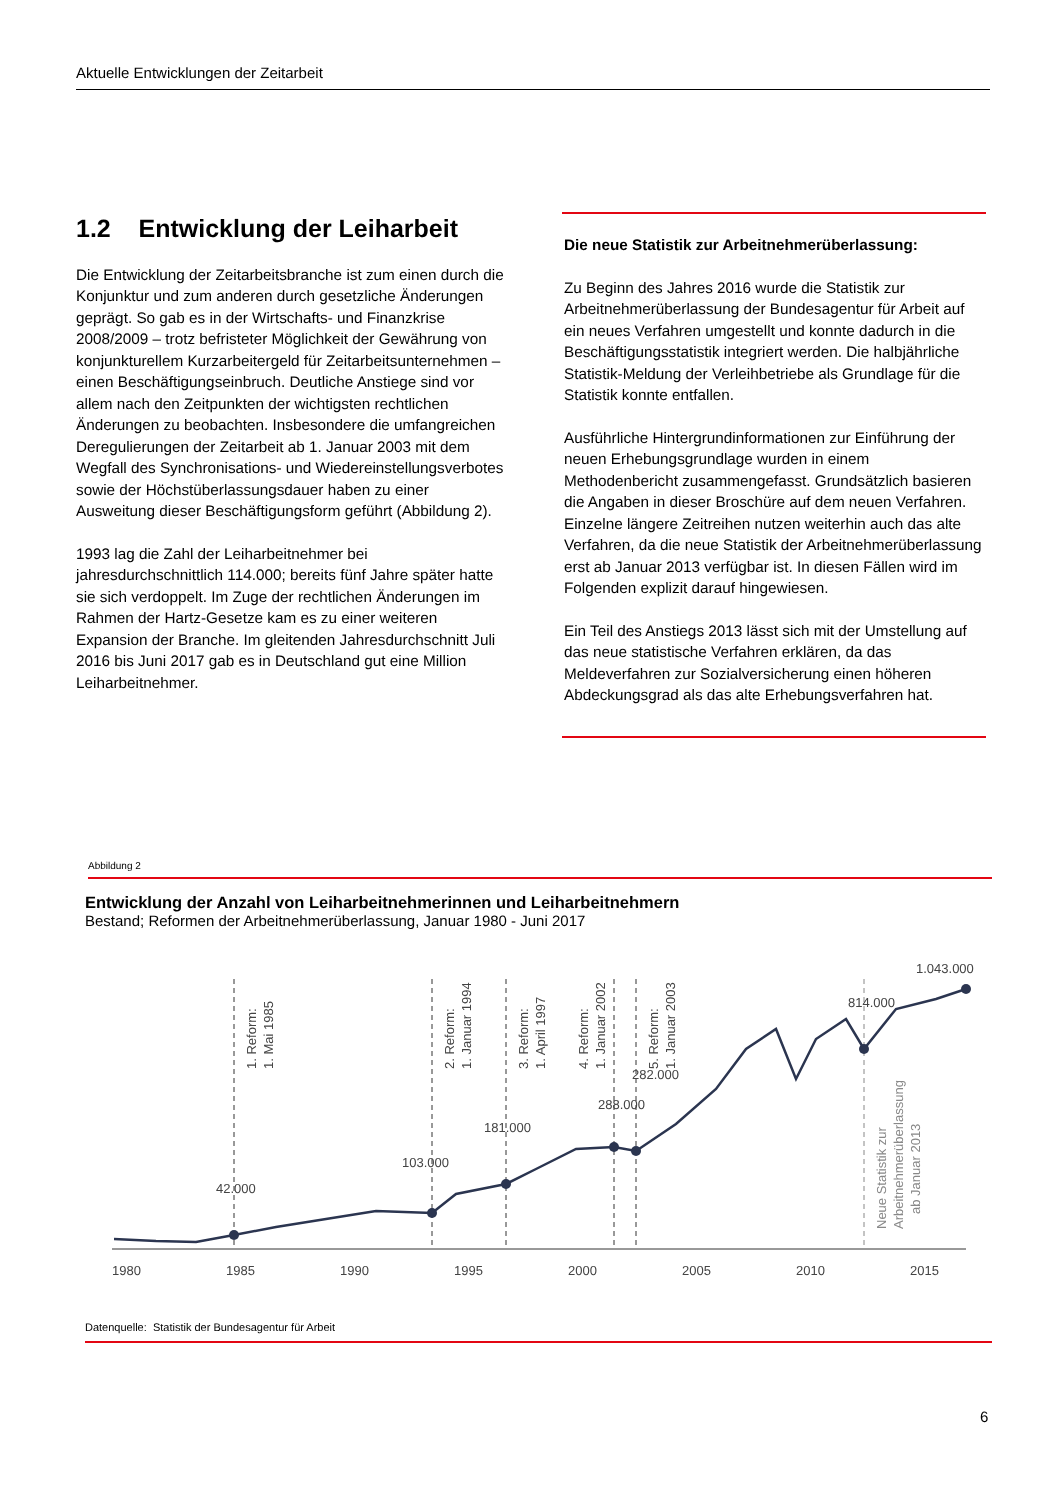Aktuelle Entwicklungen der Zeitarbeit
1.2 Entwicklung der Leiharbeit
Die Entwicklung der Zeitarbeitsbranche ist zum einen durch die Konjunktur und zum anderen durch gesetzliche Änderungen geprägt. So gab es in der Wirtschafts- und Finanzkrise 2008/2009 – trotz befristeter Möglichkeit der Gewährung von konjunkturellem Kurzarbeitergeld für Zeitarbeitsunternehmen – einen Beschäftigungseinbruch. Deutliche Anstiege sind vor allem nach den Zeitpunkten der wichtigsten rechtlichen Änderungen zu beobachten. Insbesondere die umfangreichen Deregulierungen der Zeitarbeit ab 1. Januar 2003 mit dem Wegfall des Synchronisations- und Wiedereinstellungsverbotes sowie der Höchstüberlassungsdauer haben zu einer Ausweitung dieser Beschäftigungsform geführt (Abbildung 2).
1993 lag die Zahl der Leiharbeitnehmer bei jahresdurchschnittlich 114.000; bereits fünf Jahre später hatte sie sich verdoppelt. Im Zuge der rechtlichen Änderungen im Rahmen der Hartz-Gesetze kam es zu einer weiteren Expansion der Branche. Im gleitenden Jahresdurchschnitt Juli 2016 bis Juni 2017 gab es in Deutschland gut eine Million Leiharbeitnehmer.
Die neue Statistik zur Arbeitnehmerüberlassung:
Zu Beginn des Jahres 2016 wurde die Statistik zur Arbeitnehmerüberlassung der Bundesagentur für Arbeit auf ein neues Verfahren umgestellt und konnte dadurch in die Beschäftigungsstatistik integriert werden. Die halbjährliche Statistik-Meldung der Verleihbetriebe als Grundlage für die Statistik konnte entfallen.
Ausführliche Hintergrundinformationen zur Einführung der neuen Erhebungsgrundlage wurden in einem Methodenbericht zusammengefasst. Grundsätzlich basieren die Angaben in dieser Broschüre auf dem neuen Verfahren. Einzelne längere Zeitreihen nutzen weiterhin auch das alte Verfahren, da die neue Statistik der Arbeitnehmerüberlassung erst ab Januar 2013 verfügbar ist. In diesen Fällen wird im Folgenden explizit darauf hingewiesen.
Ein Teil des Anstiegs 2013 lässt sich mit der Umstellung auf das neue statistische Verfahren erklären, da das Meldeverfahren zur Sozialversicherung einen höheren Abdeckungsgrad als das alte Erhebungsverfahren hat.
Abbildung 2
Entwicklung der Anzahl von Leiharbeitnehmerinnen und Leiharbeitnehmern
Bestand; Reformen der Arbeitnehmerüberlassung, Januar 1980 - Juni 2017
42.000
103.000
181.000
288.000
282.000
814.000
1.043.000
1980
1985
1990
1995
2000
2005
2010
2015
1. Reform:
1. Mai 1985
2. Reform:
1. Januar 1994
3. Reform:
1. April 1997
4. Reform:
1. Januar 2002
5. Reform:
1. Januar 2003
Neue Statistik zur
Arbeitnehmerüberlassung
ab Januar 2013
Datenquelle: Statistik der Bundesagentur für Arbeit
6